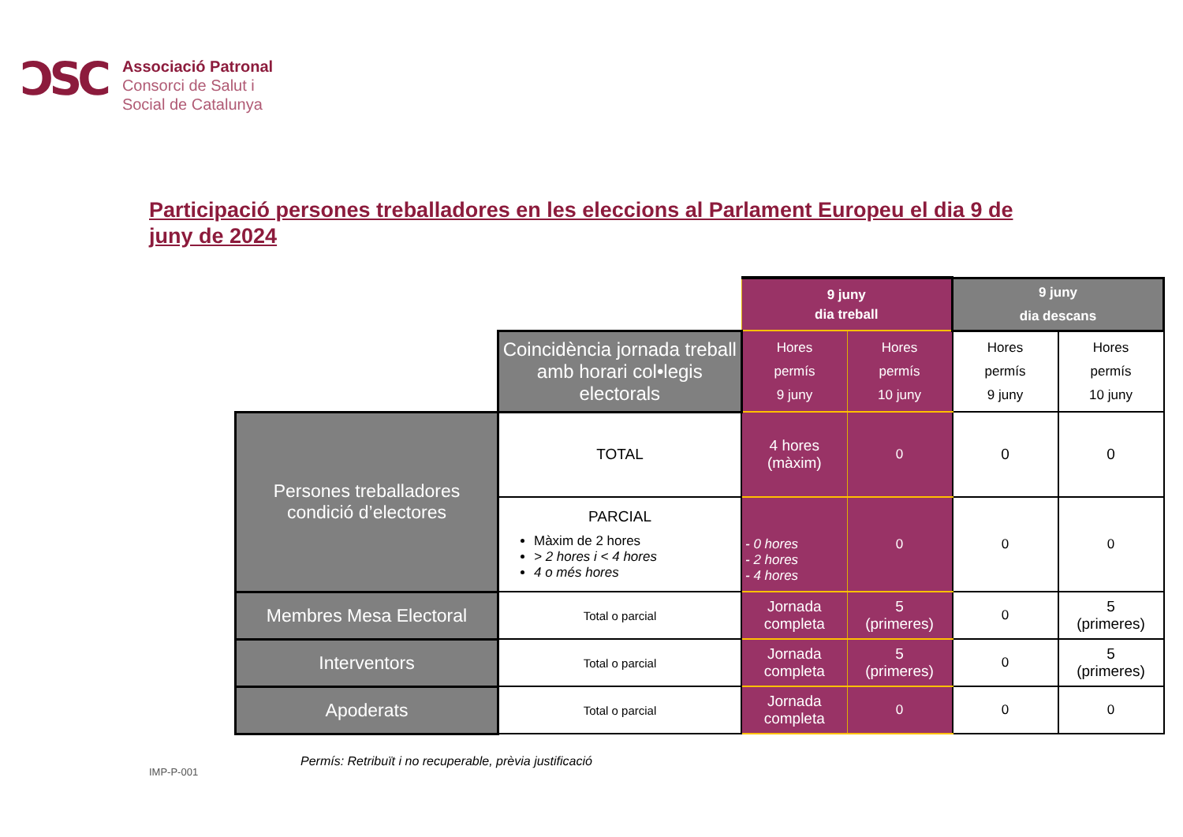ƆSC
Associació Patronal
Consorci de Salut i
Social de Catalunya
Participació persones treballadores en les eleccions al Parlament Europeu el dia 9 de juny de 2024
| | | 9 juny dia treball | | 9 juny dia descans | |
| | Coincidència jornada treball amb horari col•legis electorals | Hores permís 9 juny | Hores permís 10 juny | Hores permís 9 juny | Hores permís 10 juny |
| Persones treballadores condició d’electores | TOTAL | 4 hores (màxim) | 0 | 0 | 0 |
| | PARCIAL Màxim de 2 hores > 2 hores i < 4 hores 4 o més hores | - 0 hores - 2 hores - 4 hores | 0 | 0 | 0 |
| Membres Mesa Electoral | Total o parcial | Jornada completa | 5 (primeres) | 0 | 5 (primeres) |
| Interventors | Total o parcial | Jornada completa | 5 (primeres) | 0 | 5 (primeres) |
| Apoderats | Total o parcial | Jornada completa | 0 | 0 | 0 |
Permís: Retribuït i no recuperable, prèvia justificació
IMP-P-001